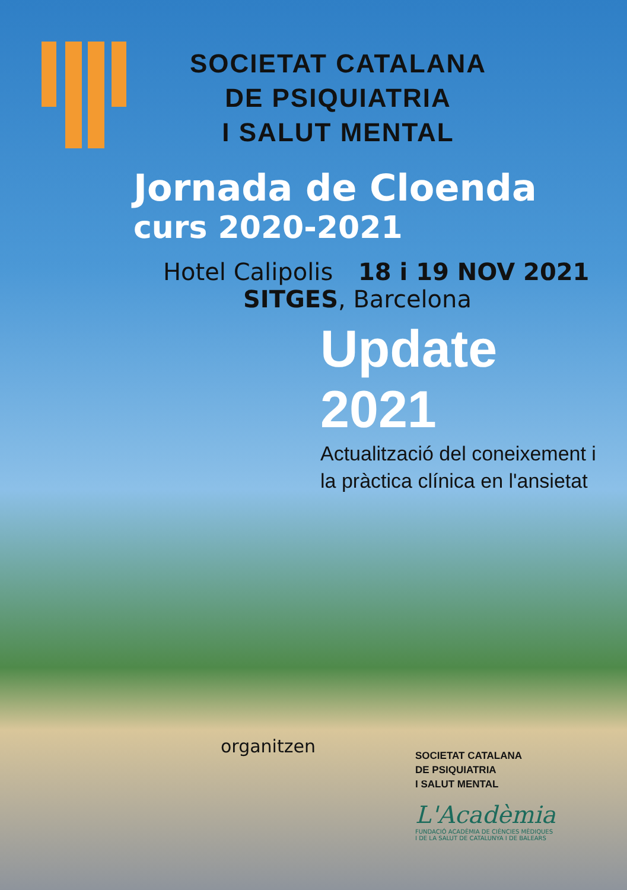SOCIETAT CATALANA
DE PSIQUIATRIA
I SALUT MENTAL
Jornada de Cloenda
curs 2020-2021
Hotel Calipolis 18 i 19 NOV 2021
SITGES, Barcelona
Update 2021
Actualització del coneixement i
la pràctica clínica en l'ansietat
organitzen
SOCIETAT CATALANA
DE PSIQUIATRIA
I SALUT MENTAL
L'Acadèmia
FUNDACIÓ ACADÈMIA DE CIÈNCIES MÈDIQUES
I DE LA SALUT DE CATALUNYA I DE BALEARS